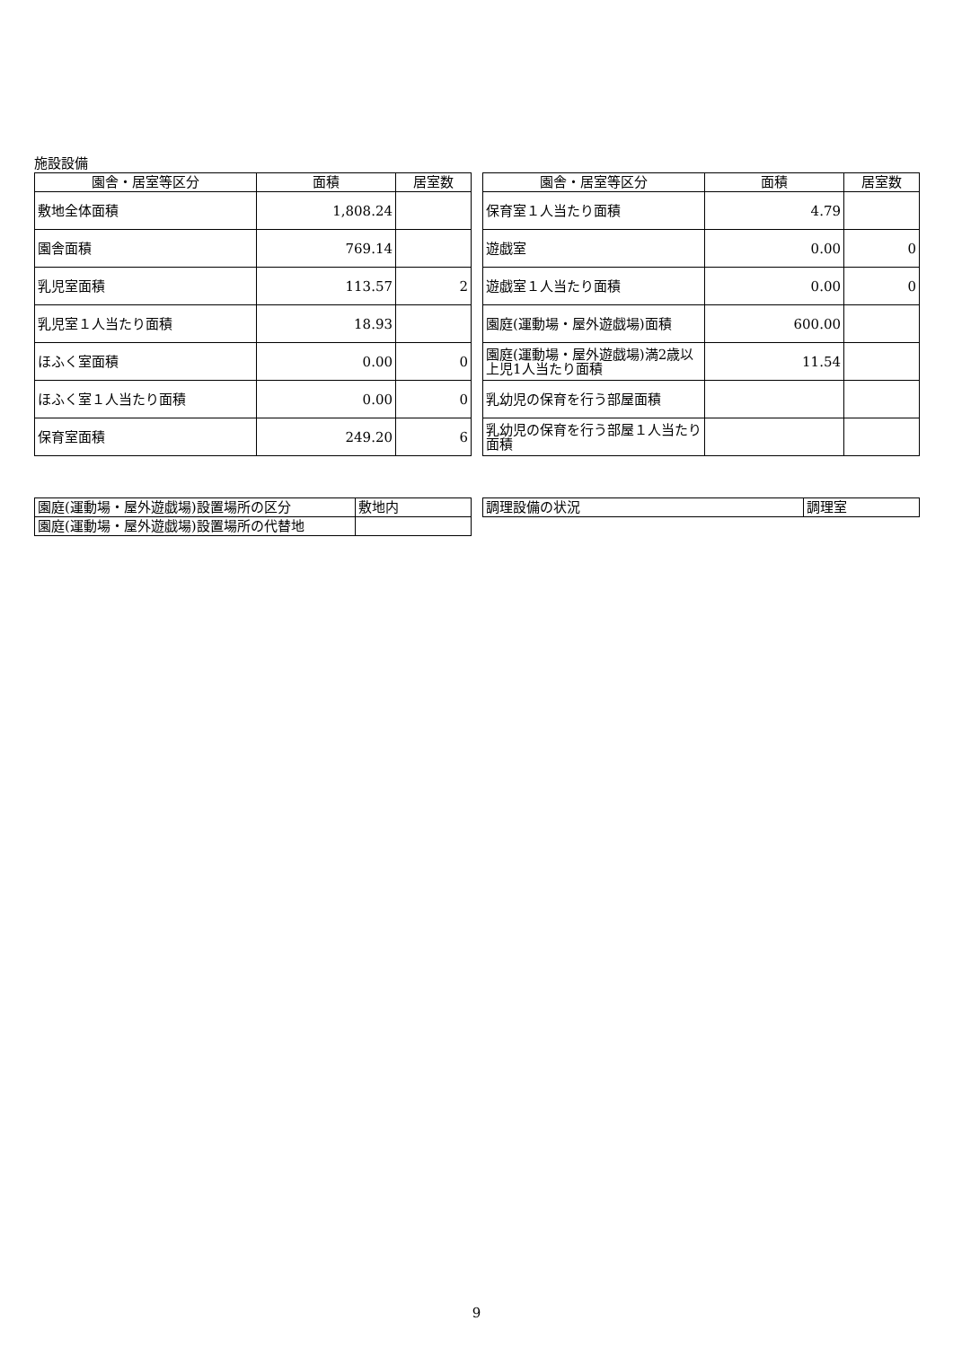施設設備
| 園舎・居室等区分 | 面積 | 居室数 |
| --- | --- | --- |
| 敷地全体面積 | 1,808.24 | |
| 園舎面積 | 769.14 | |
| 乳児室面積 | 113.57 | 2 |
| 乳児室１人当たり面積 | 18.93 | |
| ほふく室面積 | 0.00 | 0 |
| ほふく室１人当たり面積 | 0.00 | 0 |
| 保育室面積 | 249.20 | 6 |
| 園舎・居室等区分 | 面積 | 居室数 |
| --- | --- | --- |
| 保育室１人当たり面積 | 4.79 | |
| 遊戯室 | 0.00 | 0 |
| 遊戯室１人当たり面積 | 0.00 | 0 |
| 園庭(運動場・屋外遊戯場)面積 | 600.00 | |
| 園庭(運動場・屋外遊戯場)満2歳以上児1人当たり面積 | 11.54 | |
| 乳幼児の保育を行う部屋面積 | | |
| 乳幼児の保育を行う部屋１人当たり面積 | | |
| 園庭(運動場・屋外遊戯場)設置場所の区分 | 敷地内 |
| 園庭(運動場・屋外遊戯場)設置場所の代替地 | |
| 調理設備の状況 | 調理室 |
9